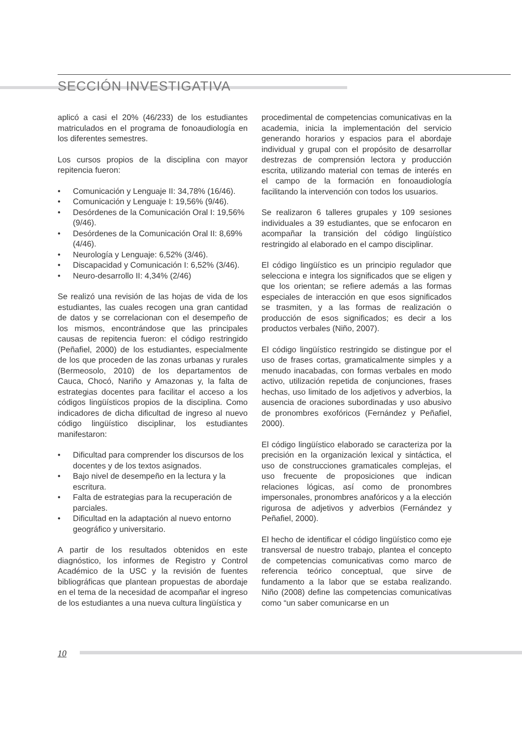SECCIÓN INVESTIGATIVA
aplicó a casi el 20% (46/233) de los estudiantes matriculados en el programa de fonoaudiología en los diferentes semestres.
Los cursos propios de la disciplina con mayor repitencia fueron:
• Comunicación y Lenguaje II: 34,78% (16/46).
• Comunicación y Lenguaje I: 19,56% (9/46).
• Desórdenes de la Comunicación Oral I: 19,56% (9/46).
• Desórdenes de la Comunicación Oral II: 8,69% (4/46).
• Neurología y Lenguaje: 6,52% (3/46).
• Discapacidad y Comunicación I: 6,52% (3/46).
• Neuro-desarrollo II: 4,34% (2/46)
Se realizó una revisión de las hojas de vida de los estudiantes, las cuales recogen una gran cantidad de datos y se correlacionan con el desempeño de los mismos, encontrándose que las principales causas de repitencia fueron: el código restringido (Peñafiel, 2000) de los estudiantes, especialmente de los que proceden de las zonas urbanas y rurales (Bermeosolo, 2010) de los departamentos de Cauca, Chocó, Nariño y Amazonas y, la falta de estrategias docentes para facilitar el acceso a los códigos lingüísticos propios de la disciplina. Como indicadores de dicha dificultad de ingreso al nuevo código lingüístico disciplinar, los estudiantes manifestaron:
• Dificultad para comprender los discursos de los docentes y de los textos asignados.
• Bajo nivel de desempeño en la lectura y la escritura.
• Falta de estrategias para la recuperación de parciales.
• Dificultad en la adaptación al nuevo entorno geográfico y universitario.
A partir de los resultados obtenidos en este diagnóstico, los informes de Registro y Control Académico de la USC y la revisión de fuentes bibliográficas que plantean propuestas de abordaje en el tema de la necesidad de acompañar el ingreso de los estudiantes a una nueva cultura lingüística y
procedimental de competencias comunicativas en la academia, inicia la implementación del servicio generando horarios y espacios para el abordaje individual y grupal con el propósito de desarrollar destrezas de comprensión lectora y producción escrita, utilizando material con temas de interés en el campo de la formación en fonoaudiología facilitando la intervención con todos los usuarios.
Se realizaron 6 talleres grupales y 109 sesiones individuales a 39 estudiantes, que se enfocaron en acompañar la transición del código lingüístico restringido al elaborado en el campo disciplinar.
El código lingüístico es un principio regulador que selecciona e integra los significados que se eligen y que los orientan; se refiere además a las formas especiales de interacción en que esos significados se trasmiten, y a las formas de realización o producción de esos significados; es decir a los productos verbales (Niño, 2007).
El código lingüístico restringido se distingue por el uso de frases cortas, gramaticalmente simples y a menudo inacabadas, con formas verbales en modo activo, utilización repetida de conjunciones, frases hechas, uso limitado de los adjetivos y adverbios, la ausencia de oraciones subordinadas y uso abusivo de pronombres exofóricos (Fernández y Peñafiel, 2000).
El código lingüístico elaborado se caracteriza por la precisión en la organización lexical y sintáctica, el uso de construcciones gramaticales complejas, el uso frecuente de proposiciones que indican relaciones lógicas, así como de pronombres impersonales, pronombres anafóricos y a la elección rigurosa de adjetivos y adverbios (Fernández y Peñafiel, 2000).
El hecho de identificar el código lingüístico como eje transversal de nuestro trabajo, plantea el concepto de competencias comunicativas como marco de referencia teórico conceptual, que sirve de fundamento a la labor que se estaba realizando. Niño (2008) define las competencias comunicativas como “un saber comunicarse en un
10